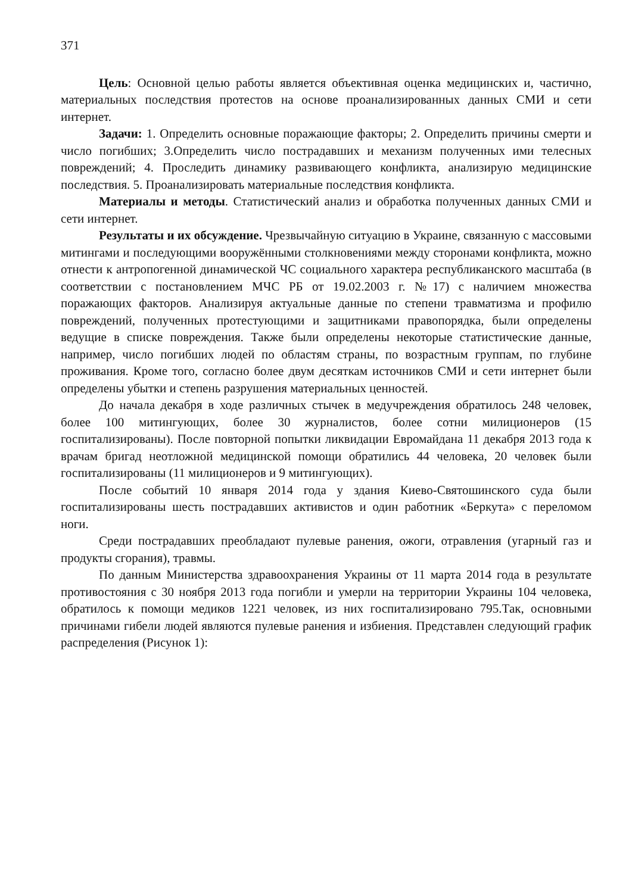371
Цель: Основной целью работы является объективная оценка медицинских и, частично, материальных последствия протестов на основе проанализированных данных СМИ и сети интернет.
Задачи: 1. Определить основные поражающие факторы; 2. Определить причины смерти и число погибших; 3.Определить число пострадавших и механизм полученных ими телесных повреждений; 4. Проследить динамику развивающего конфликта, анализирую медицинские последствия. 5. Проанализировать материальные последствия конфликта.
Материалы и методы. Статистический анализ и обработка полученных данных СМИ и сети интернет.
Результаты и их обсуждение. Чрезвычайную ситуацию в Украине, связанную с массовыми митингами и последующими вооружёнными столкновениями между сторонами конфликта, можно отнести к антропогенной динамической ЧС социального характера республиканского масштаба (в соответствии с постановлением МЧС РБ от 19.02.2003 г. №17) с наличием множества поражающих факторов. Анализируя актуальные данные по степени травматизма и профилю повреждений, полученных протестующими и защитниками правопорядка, были определены ведущие в списке повреждения. Также были определены некоторые статистические данные, например, число погибших людей по областям страны, по возрастным группам, по глубине проживания. Кроме того, согласно более двум десяткам источников СМИ и сети интернет были определены убытки и степень разрушения материальных ценностей.
До начала декабря в ходе различных стычек в медучреждения обратилось 248 человек, более 100 митингующих, более 30 журналистов, более сотни милиционеров (15 госпитализированы). После повторной попытки ликвидации Евромайдана 11 декабря 2013 года к врачам бригад неотложной медицинской помощи обратились 44 человека, 20 человек были госпитализированы (11 милиционеров и 9 митингующих).
После событий 10 января 2014 года у здания Киево-Святошинского суда были госпитализированы шесть пострадавших активистов и один работник «Беркута» с переломом ноги.
Среди пострадавших преобладают пулевые ранения, ожоги, отравления (угарный газ и продукты сгорания), травмы.
По данным Министерства здравоохранения Украины от 11 марта 2014 года в результате противостояния с 30 ноября 2013 года погибли и умерли на территории Украины 104 человека, обратилось к помощи медиков 1221 человек, из них госпитализировано 795.Так, основными причинами гибели людей являются пулевые ранения и избиения. Представлен следующий график распределения (Рисунок 1):